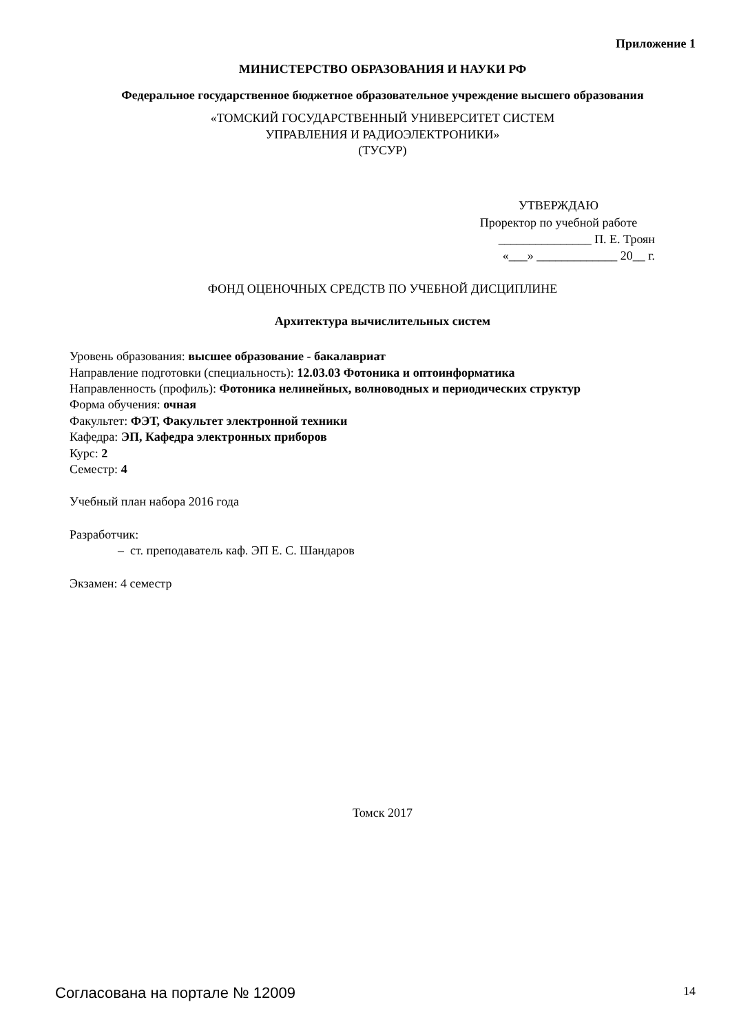Приложение 1
МИНИСТЕРСТВО ОБРАЗОВАНИЯ И НАУКИ РФ
Федеральное государственное бюджетное образовательное учреждение высшего образования
«ТОМСКИЙ ГОСУДАРСТВЕННЫЙ УНИВЕРСИТЕТ СИСТЕМ
УПРАВЛЕНИЯ И РАДИОЭЛЕКТРОНИКИ»
(ТУСУР)
УТВЕРЖДАЮ
Проректор по учебной работе
_______________ П. Е. Троян
«___» _____________ 20__ г.
ФОНД ОЦЕНОЧНЫХ СРЕДСТВ ПО УЧЕБНОЙ ДИСЦИПЛИНЕ
Архитектура вычислительных систем
Уровень образования: высшее образование - бакалавриат
Направление подготовки (специальность): 12.03.03 Фотоника и оптоинформатика
Направленность (профиль): Фотоника нелинейных, волноводных и периодических структур
Форма обучения: очная
Факультет: ФЭТ, Факультет электронной техники
Кафедра: ЭП, Кафедра электронных приборов
Курс: 2
Семестр: 4
Учебный план набора 2016 года
Разработчик:
– ст. преподаватель каф. ЭП Е. С. Шандаров
Экзамен: 4 семестр
Томск 2017
Согласована на портале № 12009 14